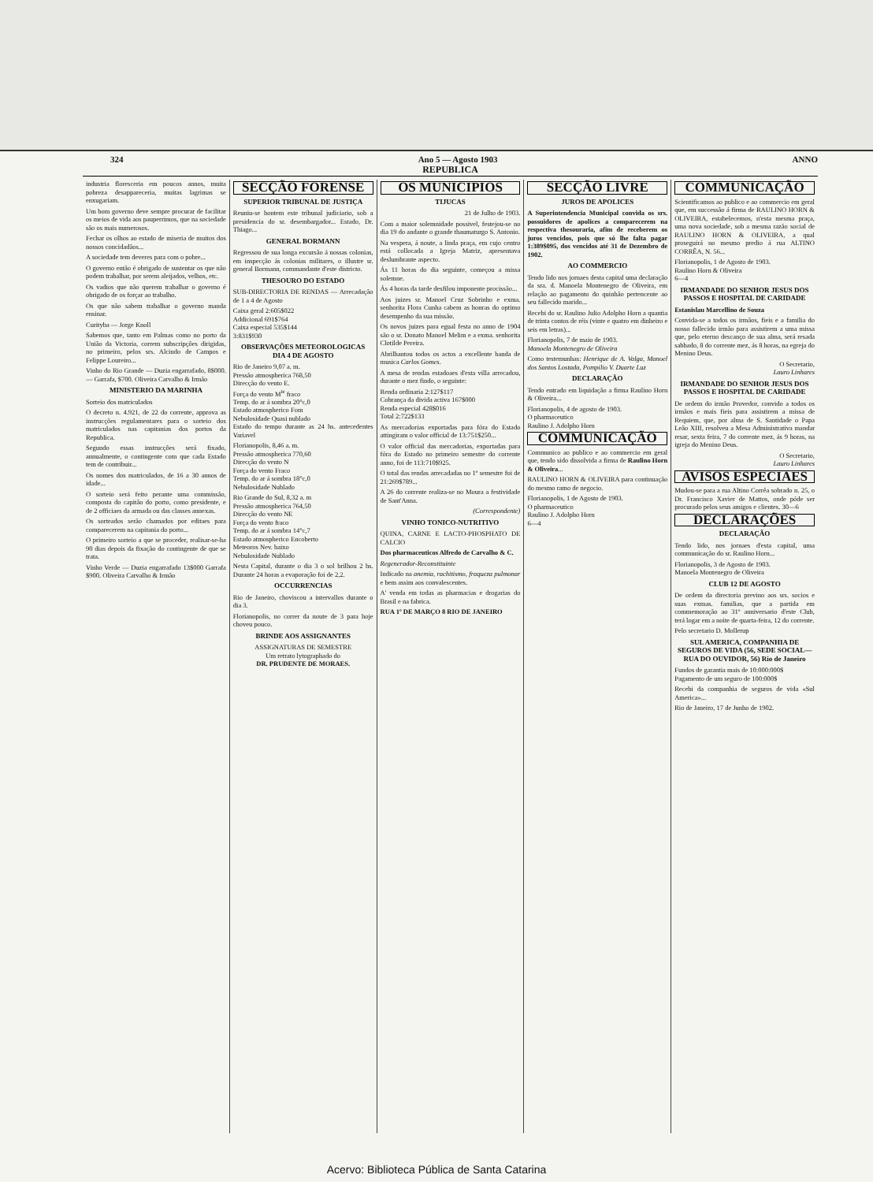324 Ano 5 — Agosto 1903 ANNO
REPUBLICA
industria floresceria em poucos annos, muita pobreza desappareceria, muitas lagrimas se enxugariam.
Um bom governo deve sempre procurar de facilitar os meios de vida aos pauperrimos, que na sociedade são os mais numerosos.
Fechar os olhos ao estado de miseria de muitos dos nossos concidadãos...
A sociedade tem deveres para com o pobre...
O governo então é obrigado de sustentar os que não podem trabalhar, por serem aleijados, velhos, etc.
Os vadios que não querem trabalhar o governo é obrigado de os forçar ao trabalho.
Os que não sabem trabalhar o governo manda ensinar.
Curityba — Jorge Knoll
Sabemos que, tanto em Palmas como no porto da União da Victoria, correm subscripções dirigidas, no primeiro, pelos srs. Alcindo de Campos e Felippe Loureiro...
Vinho do Rio Grande — Duzia engarrafado, 8$000. — Garrafa, $700. Oliveira Carvalho & Irmão
MINISTERIO DA MARINHA
Sorteio dos matriculados
O decreto n. 4.921, de 22 do corrente, approva as instrucções regulamentares para o sorteio dos matriculados nas capitanias dos portos da Republica.
Segundo essas instrucções será fixado, annualmente, o contingente com que cada Estado tem de contribuir...
Os nomes dos matriculados, de 16 a 30 annos de idade...
O sorteio será feito perante uma commissão, composta do capitão do porto, como presidente, e de 2 officiaes da armada ou das classes annexas.
Os sorteados serão chamados por editaes para comparecerem na capitania do porto...
O primeiro sorteio a que se proceder, realisar-se-ha 90 dias depois da fixação do contingente de que se trata.
Vinho Verde — Duzia engarrafado 13$000 Garrafa $900. Oliveira Carvalho & Irmão
SECÇÃO FORENSE
SUPERIOR TRIBUNAL DE JUSTIÇA
Reuniu-se hontem este tribunal judiciario, sob a presidencia do sr. desembargador... Estado, Dr. Thiago...
GENERAL BORMANN
Regressou de sua longa excursão á nossas colonias, em inspecção ás colonias militares, o illustre sr. general Bormann, commandante d'este districto.
THESOURO DO ESTADO
SUB-DIRECTORIA DE RENDAS — Arrecadação de 1 a 4 de Agosto
Caixa geral 2:605$022
Addicional 691$764
Caixa especial 535$144
3:831$930
OBSERVAÇÕES METEOROLOGICAS
DIA 4 DE AGOSTO
Rio de Janeiro 9,07 a. m.
Pressão atmospherica 768,50
Direcção do vento E.
Força do vento M<sup>te</sup> fraco
Temp. do ar á sombra 20°c,0
Estado atmospherico Fom
Nebulosidade Quasi nublado
Estado do tempo durante as 24 hs. antecedentes Variavel
Florianopolis, 8,46 a. m.
Pressão atmospherica 770,60
Direcção do vento N
Força do vento Fraco
Temp. do ar á sombra 18°c,0
Nebulosidade Nublado
Rio Grande do Sul, 8,32 a. m
Pressão atmospherica 764,50
Direcção do vento NE
Força do vento fraco
Temp. do ar á sombra 14°c,7
Estado atmospherico Encoberto
Meteoros Nev. baixo
Nebulosidade Nublado
Nesta Capital, durante o dia 3 o sol brilhou 2 hs. Durante 24 horas a evaporação foi de 2,2.
OCCURRENCIAS
Rio de Janeiro, choviscou a intervallos durante o dia 3.
Florianopolis, no correr da noute de 3 para hoje choveu pouco.
BRINDE AOS ASSIGNANTES
ASSIGNATURAS DE SEMESTRE
Um retrato lytographado do
DR. PRUDENTE DE MORAES.
OS MUNICIPIOS
TIJUCAS
21 de Julho de 1903.
Com a maior solemnidade possivel, festejou-se no dia 19 do andante o grande thaumaturgo S. Antonio.
Na vespera, á noute, a linda praça, em cujo centro está collocada a Igreja Matriz, apresentava deslumbrante aspecto.
Ás 11 horas do dia seguinte, começou a missa solemne.
Ás 4 horas da tarde desfilou imponente procissão...
Aos juizes sr. Manoel Cruz Sobrinho e exma. senhorita Flora Cunha cabem as honras do optimo desempenho da sua missão.
Os novos juizes para egual festa no anno de 1904 são o sr. Donato Manoel Melim e a exma. senhorita Clotilde Pereira.
Abrilhantou todos os actos a excellente banda de musica Carlos Gomes.
A mesa de rendas estadoaes d'esta villa arrecadou, durante o mez findo, o seguinte:
Renda ordinaria 2:127$117
Cobrança da divida activa 167$000
Renda especial 428$016
Total 2:722$133
As mercadorias exportadas para fóra do Estado attingiram o valor official de 13:751$250...
O valor official das mercadorias, exportadas para fóra do Estado no primeiro semestre do corrente anno, foi de 113:710$925.
O total das rendas arrecadadas no 1º semestre foi de 21:269$789...
A 26 do corrente realiza-se no Moura a festividade de Sant'Anna.
(Correspondente)
VINHO TONICO-NUTRITIVO
QUINA, CARNE E LACTO-PHOSPHATO DE CALCIO
Dos pharmaceuticos Alfredo de Carvalho & C.
Regenerador-Reconstituinte
Indicado na anemia, rachitismo, fraqueza pulmonar e bem assim aos convalescentes.
A' venda em todas as pharmacias e drogarias do Brasil e na fabrica.
RUA 1º DE MARÇO 8 RIO DE JANEIRO
SECÇÃO LIVRE
JUROS DE APOLICES
A Superintendencia Municipal convida os srs. possuidores de apolices a comparecerem na respectiva thesouraria, afim de receberem os juros vencidos, pois que só lhe falta pagar 1:389$095, dos vencidos até 31 de Dezembro de 1902.
AO COMMERCIO
Tendo lido nos jornaes desta capital uma declaração da sra. d. Manoela Montenegro de Oliveira, em relação ao pagamento do quinhão pertencente ao seu fallecido marido...
Recebi do sr. Raulino Julio Adolpho Horn a quantia de trinta contos de réis (vinte e quatro em dinheiro e seis em letras)...
Florianopolis, 7 de maio de 1903.
Manoela Montenegro de Oliveira
Como testemunhas: Henrique de A. Valga, Manoel dos Santos Lostada, Pompilio V. Duarte Luz
DECLARAÇÃO
Tendo entrado em liquidação a firma Raulino Horn & Oliveira...
Florianopolis, 4 de agosto de 1903.
O pharmaceutico
Raulino J. Adolpho Horn
COMMUNICAÇÃO
Communico ao publico e ao commercio em geral que, tendo sido dissolvida a firma de Raulino Horn & Oliveira...
RAULINO HORN & OLIVEIRA para continuação do mesmo ramo de negocio.
Florianopolis, 1 de Agosto de 1903.
O pharmaceutico
Raulino J. Adolpho Horn
6—4
COMMUNICAÇÃO
Scientificamos ao publico e ao commercio em geral que, em successão á firma de RAULINO HORN & OLIVEIRA, estabelecemos, n'esta mesma praça, uma nova sociedade, sob a mesma razão social de RAULINO HORN & OLIVEIRA, a qual proseguirá no mesmo predio á rua ALTINO CORRÊA, N. 56...
Florianopolis, 1 de Agosto de 1903.
Raulino Horn & Oliveira
6—4
IRMANDADE DO SENHOR JESUS DOS PASSOS E HOSPITAL DE CARIDADE
Estanislau Marcellino de Souza
Convida-se a todos os irmãos, fieis e a familia do nosso fallecido irmão para assistirem a uma missa que, pelo eterno descanço de sua alma, será resada sabbado, 8 do corrente mez, ás 8 horas, na egreja do Menino Deus.
O Secretario,
Lauro Linhares
IRMANDADE DO SENHOR JESUS DOS PASSOS E HOSPITAL DE CARIDADE
De ordem do irmão Provedor, convido a todos os irmãos e mais fieis para assistirem a missa de Requiem, que, por alma de S. Santidade o Papa Leão XIII, resolveu a Mesa Administrativa mandar resar, sexta feira, 7 do corrente mez, ás 9 horas, na igreja do Menino Deus.
O Secretario,
Lauro Linhares
AVISOS ESPECIAES
Mudou-se para a rua Altino Corrêa sobrado n. 25, o Dr. Francisco Xavier de Mattos, onde póde ser procurado pelos seus amigos e clientes. 30—6
DECLARAÇÕES
DECLARAÇÃO
Tendo lido, nos jornaes d'esta capital, uma communicação do sr. Raulino Horn...
Florianopolis, 3 de Agosto de 1903.
Manoela Montenegro de Oliveira
CLUB 12 DE AGOSTO
De ordem da directoria previno aos srs. socios e suas exmas. familias, que a partida em commemoração ao 31º anniversario d'este Club, terá logar em a noite de quarta-feira, 12 do corrente.
Pelo secretario D. Mollerup
SUL AMERICA, COMPANHIA DE SEGUROS DE VIDA (56, SEDE SOCIAL—RUA DO OUVIDOR, 56) Rio de Janeiro
Fundos de garantia mais de 10:000:000$
Pagamento de um seguro de 100:000$
Recebi da companhia de seguros de vida «Sul America»...
Rio de Janeiro, 17 de Junho de 1902.
Acervo: Biblioteca Pública de Santa Catarina